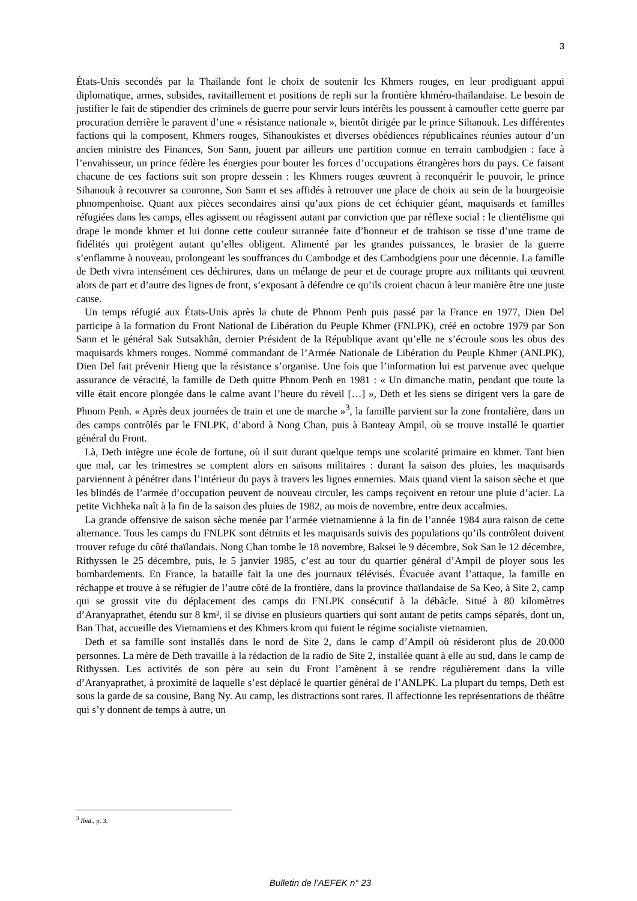3
États-Unis secondés par la Thaïlande font le choix de soutenir les Khmers rouges, en leur prodiguant appui diplomatique, armes, subsides, ravitaillement et positions de repli sur la frontière khméro-thaïlandaise. Le besoin de justifier le fait de stipendier des criminels de guerre pour servir leurs intérêts les poussent à camoufler cette guerre par procuration derrière le paravent d’une « résistance nationale », bientôt dirigée par le prince Sihanouk. Les différentes factions qui la composent, Khmers rouges, Sihanoukistes et diverses obédiences républicaines réunies autour d’un ancien ministre des Finances, Son Sann, jouent par ailleurs une partition connue en terrain cambodgien : face à l’envahisseur, un prince fédère les énergies pour bouter les forces d’occupations étrangères hors du pays. Ce faisant chacune de ces factions suit son propre dessein : les Khmers rouges œuvrent à reconquérir le pouvoir, le prince Sihanouk à recouvrer sa couronne, Son Sann et ses affidés à retrouver une place de choix au sein de la bourgeoisie phnompenhoise. Quant aux pièces secondaires ainsi qu’aux pions de cet échiquier géant, maquisards et familles réfugiées dans les camps, elles agissent ou réagissent autant par conviction que par réflexe social : le clientélisme qui drape le monde khmer et lui donne cette couleur surannée faite d’honneur et de trahison se tisse d’une trame de fidélités qui protègent autant qu’elles obligent. Alimenté par les grandes puissances, le brasier de la guerre s’enflamme à nouveau, prolongeant les souffrances du Cambodge et des Cambodgiens pour une décennie. La famille de Deth vivra intensément ces déchirures, dans un mélange de peur et de courage propre aux militants qui œuvrent alors de part et d’autre des lignes de front, s’exposant à défendre ce qu’ils croient chacun à leur manière être une juste cause.
Un temps réfugié aux États-Unis après la chute de Phnom Penh puis passé par la France en 1977, Dien Del participe à la formation du Front National de Libération du Peuple Khmer (FNLPK), créé en octobre 1979 par Son Sann et le général Sak Sutsakhân, dernier Président de la République avant qu’elle ne s’écroule sous les obus des maquisards khmers rouges. Nommé commandant de l’Armée Nationale de Libération du Peuple Khmer (ANLPK), Dien Del fait prévenir Hieng que la résistance s’organise. Une fois que l’information lui est parvenue avec quelque assurance de véracité, la famille de Deth quitte Phnom Penh en 1981 : « Un dimanche matin, pendant que toute la ville était encore plongée dans le calme avant l’heure du réveil […] », Deth et les siens se dirigent vers la gare de Phnom Penh. « Après deux journées de train et une de marche »<sup>3</sup>, la famille parvient sur la zone frontalière, dans un des camps contrôlés par le FNLPK, d’abord à Nong Chan, puis à Banteay Ampil, où se trouve installé le quartier général du Front.
Là, Deth intègre une école de fortune, où il suit durant quelque temps une scolarité primaire en khmer. Tant bien que mal, car les trimestres se comptent alors en saisons militaires : durant la saison des pluies, les maquisards parviennent à pénétrer dans l’intérieur du pays à travers les lignes ennemies. Mais quand vient la saison sèche et que les blindés de l’armée d’occupation peuvent de nouveau circuler, les camps reçoivent en retour une pluie d’acier. La petite Vichheka naît à la fin de la saison des pluies de 1982, au mois de novembre, entre deux accalmies.
La grande offensive de saison sèche menée par l’armée vietnamienne à la fin de l’année 1984 aura raison de cette alternance. Tous les camps du FNLPK sont détruits et les maquisards suivis des populations qu’ils contrôlent doivent trouver refuge du côté thaïlandais. Nong Chan tombe le 18 novembre, Baksei le 9 décembre, Sok San le 12 décembre, Rithyssen le 25 décembre, puis, le 5 janvier 1985, c’est au tour du quartier général d’Ampil de ployer sous les bombardements. En France, la bataille fait la une des journaux télévisés. Évacuée avant l’attaque, la famille en réchappe et trouve à se réfugier de l’autre côté de la frontière, dans la province thaïlandaise de Sa Keo, à Site 2, camp qui se grossit vite du déplacement des camps du FNLPK consécutif à la débâcle. Situé à 80 kilomètres d’Aranyaprathet, étendu sur 8 km², il se divise en plusieurs quartiers qui sont autant de petits camps séparés, dont un, Ban That, accueille des Vietnamiens et des Khmers krom qui fuient le régime socialiste vietnamien.
Deth et sa famille sont installés dans le nord de Site 2, dans le camp d’Ampil où résideront plus de 20.000 personnes. La mère de Deth travaille à la rédaction de la radio de Site 2, installée quant à elle au sud, dans le camp de Rithyssen. Les activités de son père au sein du Front l’amènent à se rendre régulièrement dans la ville d’Aranyaprathet, à proximité de laquelle s’est déplacé le quartier général de l’ANLPK. La plupart du temps, Deth est sous la garde de sa cousine, Bang Ny. Au camp, les distractions sont rares. Il affectionne les représentations de théâtre qui s’y donnent de temps à autre, un
<sup>3</sup> Ibid., p. 3.
Bulletin de l’AEFEK n° 23